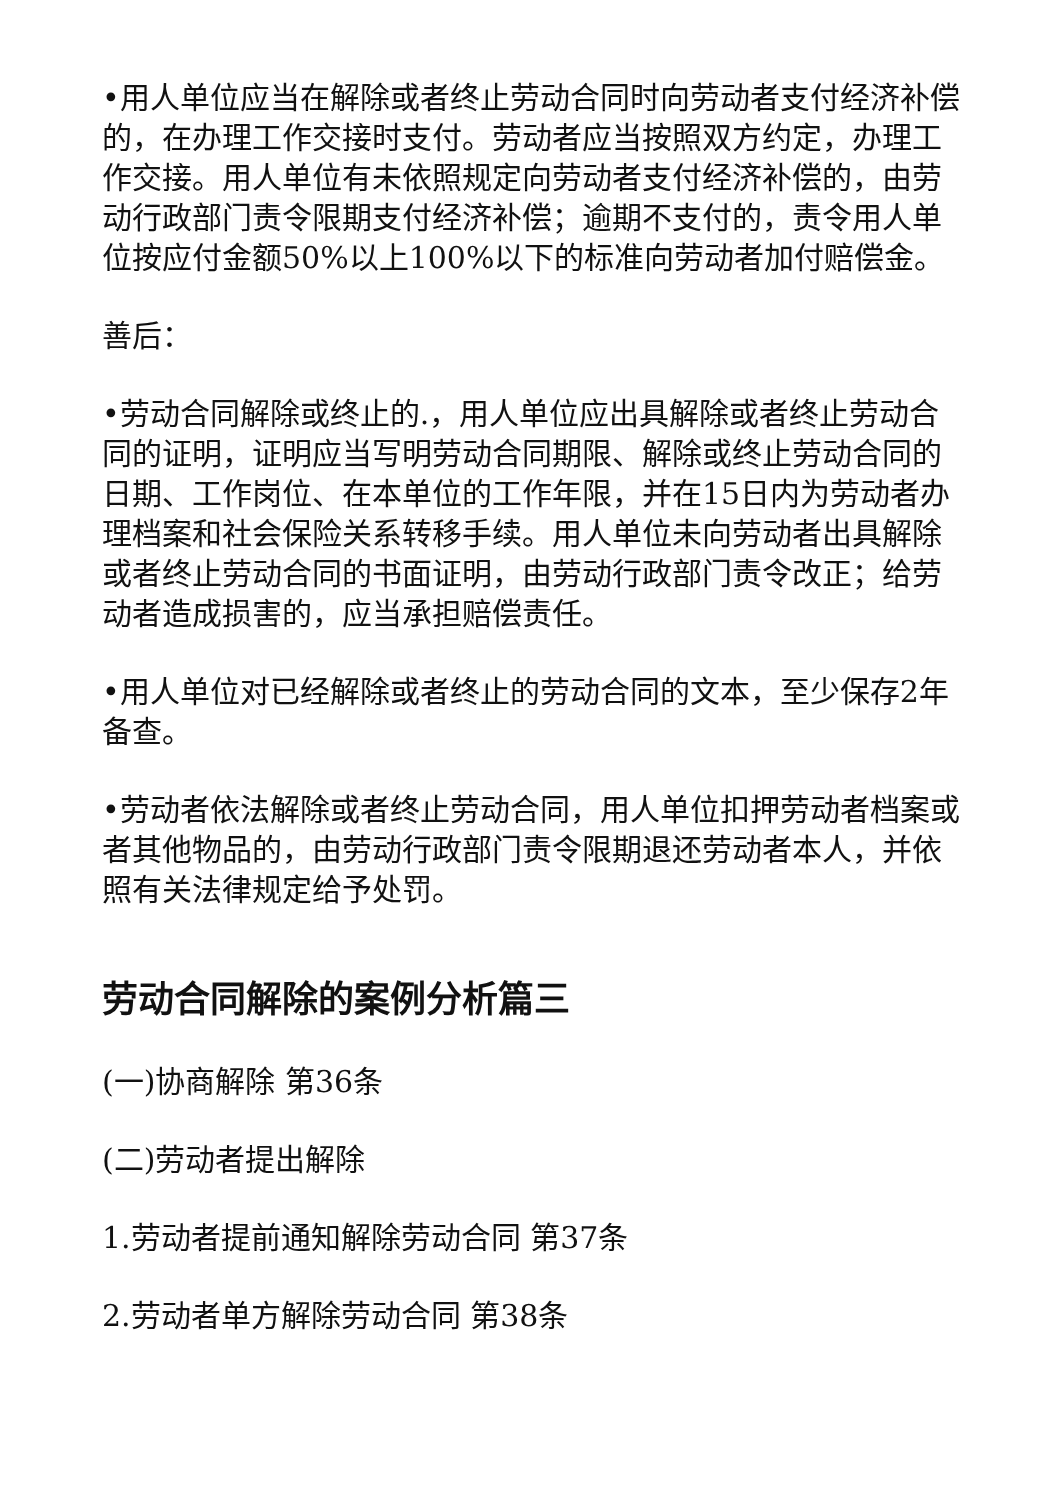•用人单位应当在解除或者终止劳动合同时向劳动者支付经济补偿的，在办理工作交接时支付。劳动者应当按照双方约定，办理工作交接。用人单位有未依照规定向劳动者支付经济补偿的，由劳动行政部门责令限期支付经济补偿；逾期不支付的，责令用人单位按应付金额50%以上100%以下的标准向劳动者加付赔偿金。
善后：
•劳动合同解除或终止的.，用人单位应出具解除或者终止劳动合同的证明，证明应当写明劳动合同期限、解除或终止劳动合同的日期、工作岗位、在本单位的工作年限，并在15日内为劳动者办理档案和社会保险关系转移手续。用人单位未向劳动者出具解除或者终止劳动合同的书面证明，由劳动行政部门责令改正；给劳动者造成损害的，应当承担赔偿责任。
•用人单位对已经解除或者终止的劳动合同的文本，至少保存2年备查。
•劳动者依法解除或者终止劳动合同，用人单位扣押劳动者档案或者其他物品的，由劳动行政部门责令限期退还劳动者本人，并依照有关法律规定给予处罚。
劳动合同解除的案例分析篇三
(一)协商解除 第36条
(二)劳动者提出解除
1.劳动者提前通知解除劳动合同 第37条
2.劳动者单方解除劳动合同 第38条